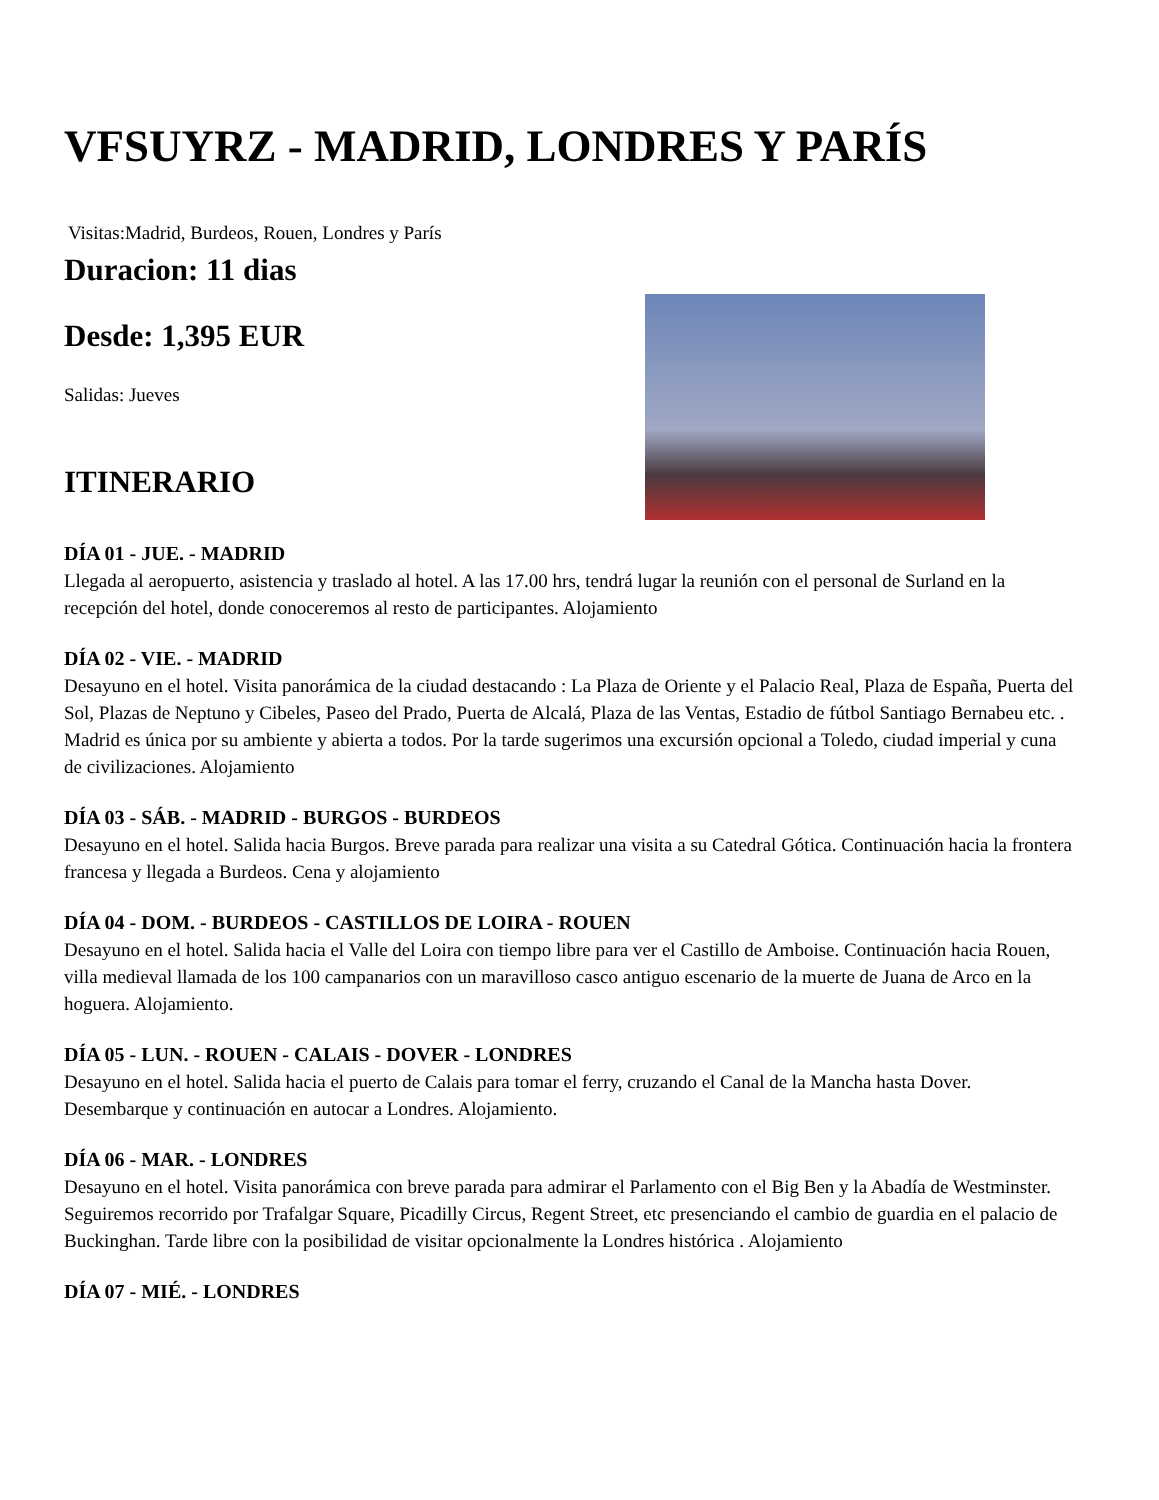VFSUYRZ - MADRID, LONDRES Y PARÍS
Visitas:Madrid, Burdeos, Rouen, Londres y París
Duracion: 11 dias
Desde: 1,395 EUR
Salidas: Jueves
ITINERARIO
DÍA 01 - JUE. - MADRID
Llegada al aeropuerto, asistencia y traslado al hotel. A las 17.00 hrs, tendrá lugar la reunión con el personal de Surland en la recepción del hotel, donde conoceremos al resto de participantes. Alojamiento
DÍA 02 - VIE. - MADRID
Desayuno en el hotel. Visita panorámica de la ciudad destacando : La Plaza de Oriente y el Palacio Real, Plaza de España, Puerta del Sol, Plazas de Neptuno y Cibeles, Paseo del Prado, Puerta de Alcalá, Plaza de las Ventas, Estadio de fútbol Santiago Bernabeu etc. . Madrid es única por su ambiente y abierta a todos. Por la tarde sugerimos una excursión opcional a Toledo, ciudad imperial y cuna de civilizaciones. Alojamiento
DÍA 03 - SÁB. - MADRID - BURGOS - BURDEOS
Desayuno en el hotel. Salida hacia Burgos. Breve parada para realizar una visita a su Catedral Gótica. Continuación hacia la frontera francesa y llegada a Burdeos. Cena y alojamiento
DÍA 04 - DOM. - BURDEOS - CASTILLOS DE LOIRA - ROUEN
Desayuno en el hotel. Salida hacia el Valle del Loira con tiempo libre para ver el Castillo de Amboise. Continuación hacia Rouen, villa medieval llamada de los 100 campanarios con un maravilloso casco antiguo escenario de la muerte de Juana de Arco en la hoguera. Alojamiento.
DÍA 05 - LUN. - ROUEN - CALAIS - DOVER - LONDRES
Desayuno en el hotel. Salida hacia el puerto de Calais para tomar el ferry, cruzando el Canal de la Mancha hasta Dover. Desembarque y continuación en autocar a Londres. Alojamiento.
DÍA 06 - MAR. - LONDRES
Desayuno en el hotel. Visita panorámica con breve parada para admirar el Parlamento con el Big Ben y la Abadía de Westminster. Seguiremos recorrido por Trafalgar Square, Picadilly Circus, Regent Street, etc presenciando el cambio de guardia en el palacio de Buckinghan. Tarde libre con la posibilidad de visitar opcionalmente la Londres histórica . Alojamiento
DÍA 07 - MIÉ. - LONDRES